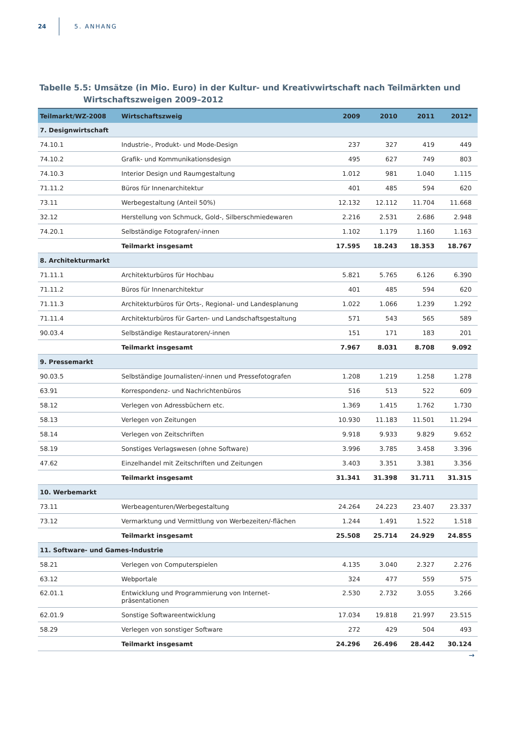24 5. ANHANG
Tabelle 5.5: Umsätze (in Mio. Euro) in der Kultur- und Kreativwirtschaft nach Teilmärkten und Wirtschaftszweigen 2009–2012
| Teilmarkt/WZ-2008 | Wirtschaftszweig | 2009 | 2010 | 2011 | 2012* |
| --- | --- | --- | --- | --- | --- |
| 7. Designwirtschaft | | | | | |
| 74.10.1 | Industrie-, Produkt- und Mode-Design | 237 | 327 | 419 | 449 |
| 74.10.2 | Grafik- und Kommunikationsdesign | 495 | 627 | 749 | 803 |
| 74.10.3 | Interior Design und Raumgestaltung | 1.012 | 981 | 1.040 | 1.115 |
| 71.11.2 | Büros für Innenarchitektur | 401 | 485 | 594 | 620 |
| 73.11 | Werbegestaltung (Anteil 50%) | 12.132 | 12.112 | 11.704 | 11.668 |
| 32.12 | Herstellung von Schmuck, Gold-, Silberschmiedewaren | 2.216 | 2.531 | 2.686 | 2.948 |
| 74.20.1 | Selbständige Fotografen/-innen | 1.102 | 1.179 | 1.160 | 1.163 |
| | Teilmarkt insgesamt | 17.595 | 18.243 | 18.353 | 18.767 |
| 8. Architekturmarkt | | | | | |
| 71.11.1 | Architekturbüros für Hochbau | 5.821 | 5.765 | 6.126 | 6.390 |
| 71.11.2 | Büros für Innenarchitektur | 401 | 485 | 594 | 620 |
| 71.11.3 | Architekturbüros für Orts-, Regional- und Landesplanung | 1.022 | 1.066 | 1.239 | 1.292 |
| 71.11.4 | Architekturbüros für Garten- und Landschaftsgestaltung | 571 | 543 | 565 | 589 |
| 90.03.4 | Selbständige Restauratoren/-innen | 151 | 171 | 183 | 201 |
| | Teilmarkt insgesamt | 7.967 | 8.031 | 8.708 | 9.092 |
| 9. Pressemarkt | | | | | |
| 90.03.5 | Selbständige Journalisten/-innen und Pressefotografen | 1.208 | 1.219 | 1.258 | 1.278 |
| 63.91 | Korrespondenz- und Nachrichtenbüros | 516 | 513 | 522 | 609 |
| 58.12 | Verlegen von Adressbüchern etc. | 1.369 | 1.415 | 1.762 | 1.730 |
| 58.13 | Verlegen von Zeitungen | 10.930 | 11.183 | 11.501 | 11.294 |
| 58.14 | Verlegen von Zeitschriften | 9.918 | 9.933 | 9.829 | 9.652 |
| 58.19 | Sonstiges Verlagswesen (ohne Software) | 3.996 | 3.785 | 3.458 | 3.396 |
| 47.62 | Einzelhandel mit Zeitschriften und Zeitungen | 3.403 | 3.351 | 3.381 | 3.356 |
| | Teilmarkt insgesamt | 31.341 | 31.398 | 31.711 | 31.315 |
| 10. Werbemarkt | | | | | |
| 73.11 | Werbeagenturen/Werbegestaltung | 24.264 | 24.223 | 23.407 | 23.337 |
| 73.12 | Vermarktung und Vermittlung von Werbezeiten/-flächen | 1.244 | 1.491 | 1.522 | 1.518 |
| | Teilmarkt insgesamt | 25.508 | 25.714 | 24.929 | 24.855 |
| 11. Software- und Games-Industrie | | | | | |
| 58.21 | Verlegen von Computerspielen | 4.135 | 3.040 | 2.327 | 2.276 |
| 63.12 | Webportale | 324 | 477 | 559 | 575 |
| 62.01.1 | Entwicklung und Programmierung von Internet- präsentationen | 2.530 | 2.732 | 3.055 | 3.266 |
| 62.01.9 | Sonstige Softwareentwicklung | 17.034 | 19.818 | 21.997 | 23.515 |
| 58.29 | Verlegen von sonstiger Software | 272 | 429 | 504 | 493 |
| | Teilmarkt insgesamt | 24.296 | 26.496 | 28.442 | 30.124 |
→